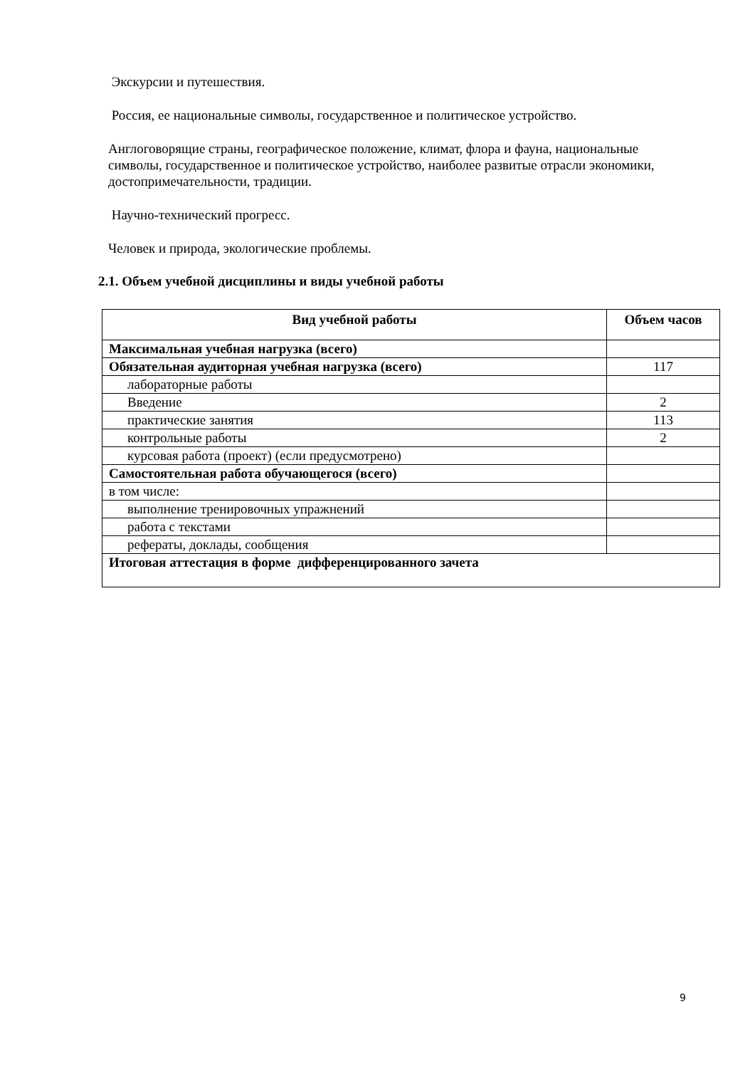Экскурсии и путешествия.
Россия, ее национальные символы, государственное и политическое устройство.
Англоговорящие страны, географическое положение, климат, флора и фауна, национальные символы, государственное и политическое устройство, наиболее развитые отрасли экономики, достопримечательности, традиции.
Научно-технический прогресс.
Человек и природа, экологические проблемы.
2.1. Объем учебной дисциплины и виды учебной работы
| Вид учебной работы | Объем часов |
| --- | --- |
| Максимальная учебная нагрузка (всего) | |
| Обязательная аудиторная учебная нагрузка (всего) | 117 |
| лабораторные работы | |
| Введение | 2 |
| практические занятия | 113 |
| контрольные работы | 2 |
| курсовая работа (проект) (если предусмотрено) | |
| Самостоятельная работа обучающегося (всего) | |
| в том числе: | |
| выполнение тренировочных упражнений | |
| работа с текстами | |
| рефераты, доклады, сообщения | |
| Итоговая аттестация в форме дифференцированного зачета | |
9